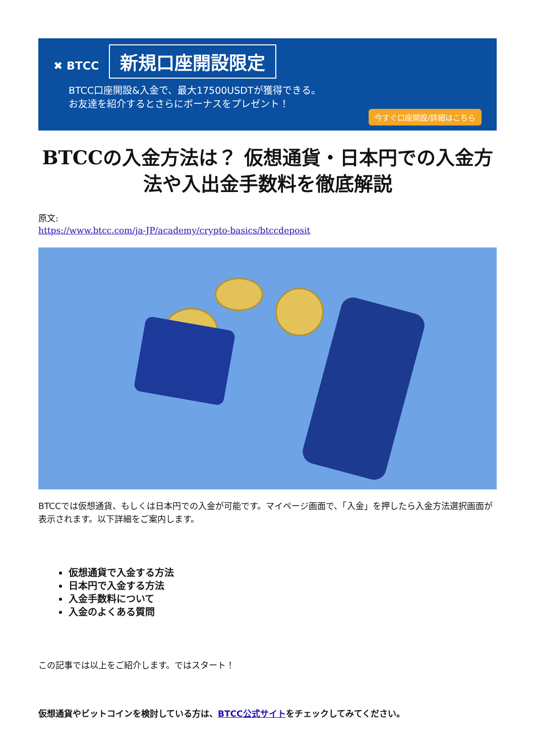✖ BTCC 新規口座開設限定
BTCC口座開設&入金で、最大17500USDTが獲得できる。
お友達を紹介するとさらにボーナスをプレゼント！
今すぐ口座開設/詳細はこちら
BTCCの入金方法は？ 仮想通貨・日本円での入金方法や入出金手数料を徹底解説
原文:
https://www.btcc.com/ja-JP/academy/crypto-basics/btccdeposit
BTCCでは仮想通貨、もしくは日本円での入金が可能です。マイページ画面で、「入金」を押したら入金方法選択画面が表示されます。以下詳細をご案内します。
仮想通貨で入金する方法
日本円で入金する方法
入金手数料について
入金のよくある質問
この記事では以上をご紹介します。ではスタート！
仮想通貨やビットコインを検討している方は、BTCC公式サイトをチェックしてみてください。